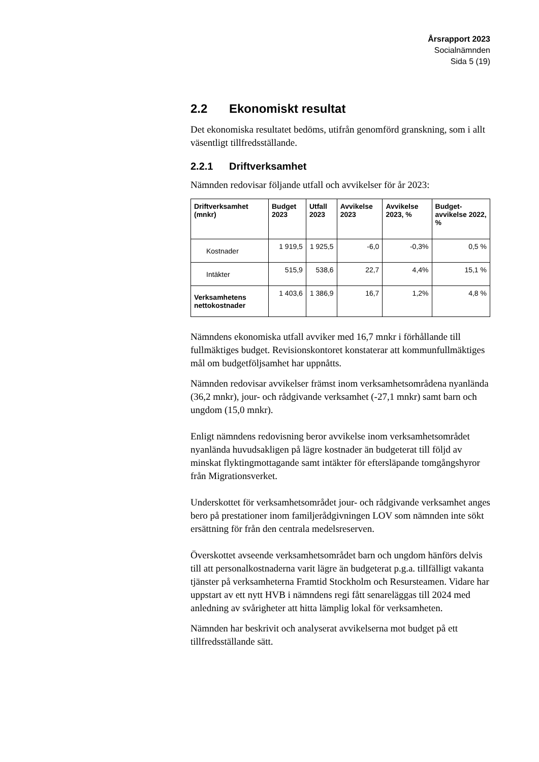Årsrapport 2023
Socialnämnden
Sida 5 (19)
2.2 Ekonomiskt resultat
Det ekonomiska resultatet bedöms, utifrån genomförd granskning, som i allt väsentligt tillfredsställande.
2.2.1 Driftverksamhet
Nämnden redovisar följande utfall och avvikelser för år 2023:
| Driftverksamhet (mnkr) | Budget 2023 | Utfall 2023 | Avvikelse 2023 | Avvikelse 2023, % | Budget-avvikelse 2022, % |
| --- | --- | --- | --- | --- | --- |
| Kostnader | 1 919,5 | 1 925,5 | -6,0 | -0,3% | 0,5 % |
| Intäkter | 515,9 | 538,6 | 22,7 | 4,4% | 15,1 % |
| Verksamhetens nettokostnader | 1 403,6 | 1 386,9 | 16,7 | 1,2% | 4,8 % |
Nämndens ekonomiska utfall avviker med 16,7 mnkr i förhållande till fullmäktiges budget. Revisionskontoret konstaterar att kommun­fullmäktiges mål om budgetföljsamhet har uppnåtts.
Nämnden redovisar avvikelser främst inom verksamhetsområdena nyanlända (36,2 mnkr), jour- och rådgivande verksamhet (-27,1 mnkr) samt barn och ungdom (15,0 mnkr).
Enligt nämndens redovisning beror avvikelse inom verksamhetsom­rådet nyanlända huvudsakligen på lägre kostnader än budgeterat till följd av minskat flyktingmottagande samt intäkter för eftersläpande tomgångshyror från Migrationsverket.
Underskottet för verksamhetsområdet jour- och rådgivande verk­samhet anges bero på prestationer inom familjerådgivningen LOV som nämnden inte sökt ersättning för från den centrala medelsreser­ven.
Överskottet avseende verksamhetsområdet barn och ungdom hän­förs delvis till att personalkostnaderna varit lägre än budgeterat p.g.a. tillfälligt vakanta tjänster på verksamheterna Framtid Stock­holm och Resursteamen. Vidare har uppstart av ett nytt HVB i nämndens regi fått senareläggas till 2024 med anledning av svårig­heter att hitta lämplig lokal för verksamheten.
Nämnden har beskrivit och analyserat avvikelserna mot budget på ett tillfredsställande sätt.